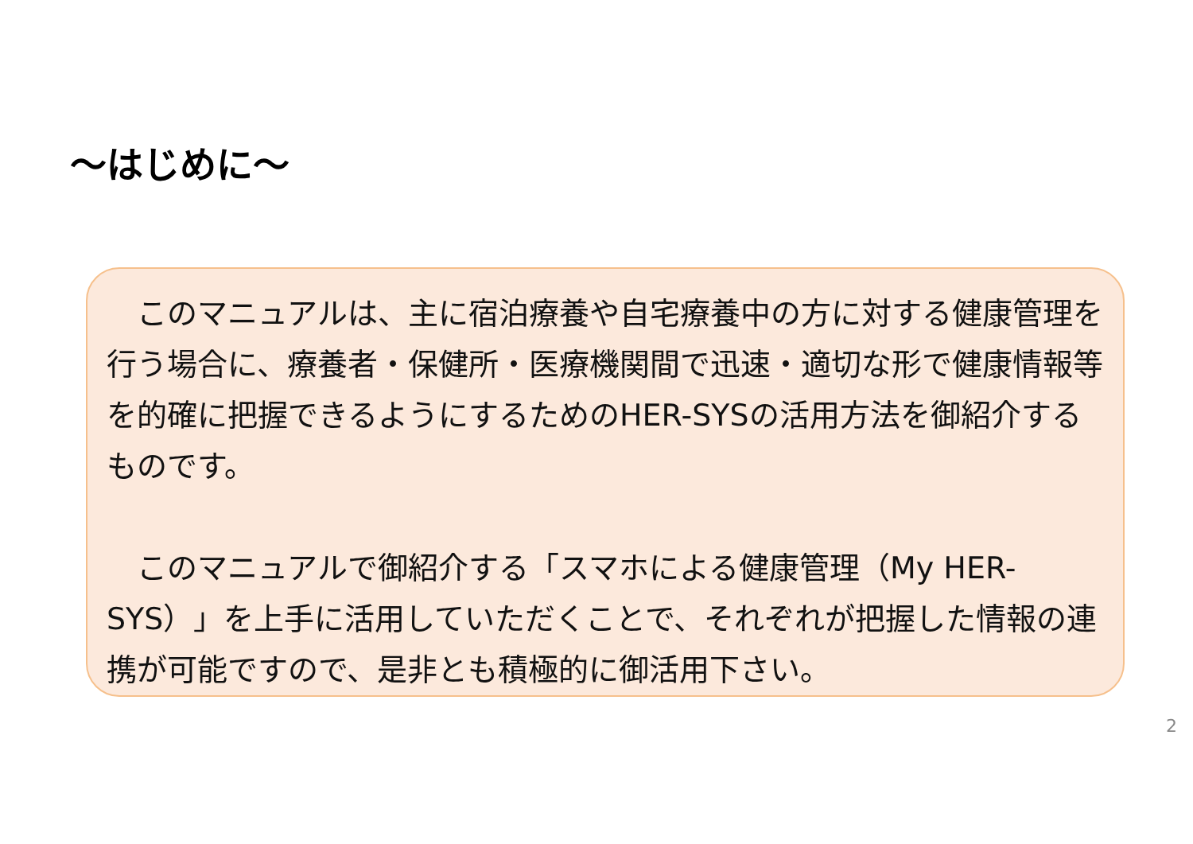～はじめに～
　このマニュアルは、主に宿泊療養や自宅療養中の方に対する健康管理を行う場合に、療養者・保健所・医療機関間で迅速・適切な形で健康情報等を的確に把握できるようにするためのHER-SYSの活用方法を御紹介するものです。
　このマニュアルで御紹介する「スマホによる健康管理（My HER-SYS）」を上手に活用していただくことで、それぞれが把握した情報の連携が可能ですので、是非とも積極的に御活用下さい。
2